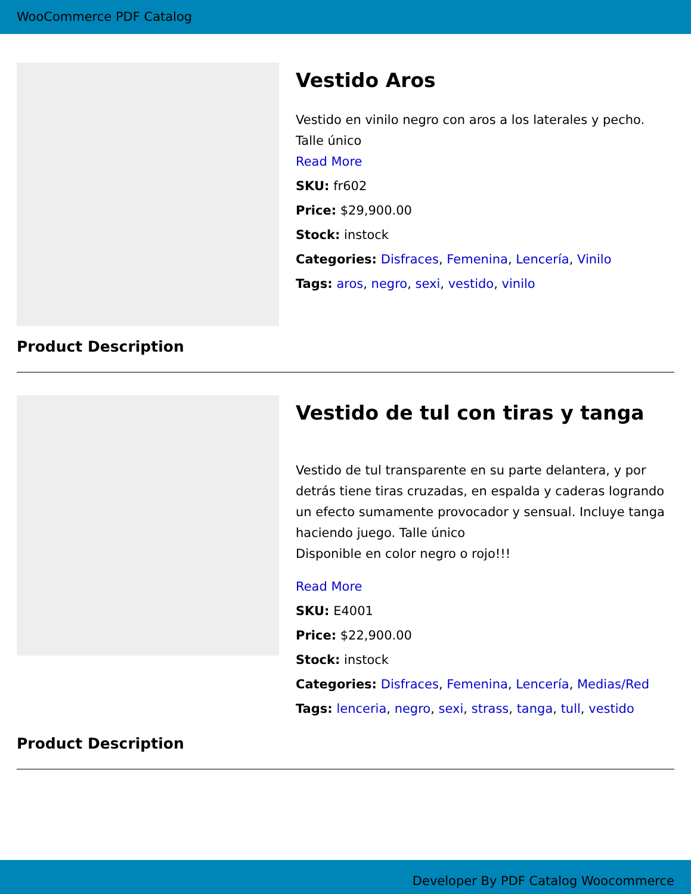WooCommerce PDF Catalog
Vestido Aros
Vestido en vinilo negro con aros a los laterales y pecho. Talle único
Read More
SKU: fr602
Price: $29,900.00
Stock: instock
Categories: Disfraces, Femenina, Lencería, Vinilo
Tags: aros, negro, sexi, vestido, vinilo
Product Description
Vestido de tul con tiras y tanga
Vestido de tul transparente en su parte delantera, y por detrás tiene tiras cruzadas, en espalda y caderas logrando un efecto sumamente provocador y sensual. Incluye tanga haciendo juego. Talle único
Disponible en color negro o rojo!!!
Read More
SKU: E4001
Price: $22,900.00
Stock: instock
Categories: Disfraces, Femenina, Lencería, Medias/Red
Tags: lenceria, negro, sexi, strass, tanga, tull, vestido
Product Description
Developer By PDF Catalog Woocommerce